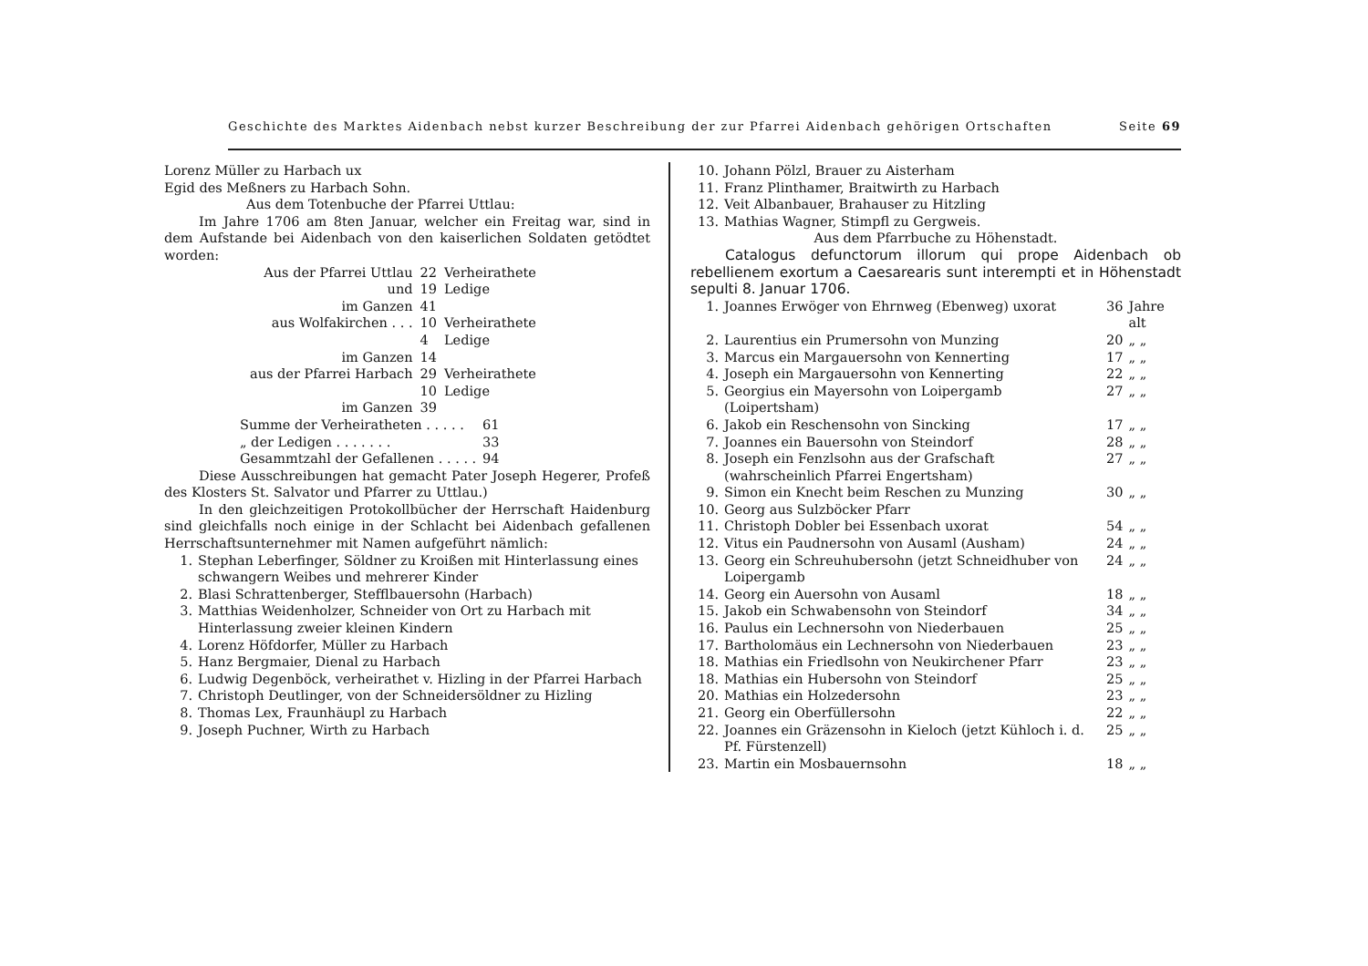Geschichte des Marktes Aidenbach nebst kurzer Beschreibung der zur Pfarrei Aidenbach gehörigen Ortschaften Seite 69
Lorenz Müller zu Harbach ux
Egid des Meßners zu Harbach Sohn.
Aus dem Totenbuche der Pfarrei Uttlau:
Im Jahre 1706 am 8ten Januar, welcher ein Freitag war, sind in dem Aufstande bei Aidenbach von den kaiserlichen Soldaten getödtet worden:
| Aus der Pfarrei Uttlau | 22 | Verheirathete |
| und | 19 | Ledige |
| im Ganzen | 41 | |
| aus Wolfakirchen . . . | 10 | Verheirathete |
| | 4 | Ledige |
| im Ganzen | 14 | |
| aus der Pfarrei Harbach | 29 | Verheirathete |
| | 10 | Ledige |
| im Ganzen | 39 | |
| Summe der Verheiratheten . . . . . | 61 |
| „ der Ledigen . . . . . . . | 33 |
| Gesammtzahl der Gefallenen . . . . . | 94 |
Diese Ausschreibungen hat gemacht Pater Joseph Hegerer, Profeß des Klosters St. Salvator und Pfarrer zu Uttlau.)
In den gleichzeitigen Protokollbücher der Herrschaft Haidenburg sind gleichfalls noch einige in der Schlacht bei Aidenbach gefallenen Herrschaftsunternehmer mit Namen aufgeführt nämlich:
| 1. | Stephan Leberfinger, Söldner zu Kroißen mit Hinterlassung eines schwangern Weibes und mehrerer Kinder |
| 2. | Blasi Schrattenberger, Stefflbauersohn (Harbach) |
| 3. | Matthias Weidenholzer, Schneider von Ort zu Harbach mit Hinterlassung zweier kleinen Kindern |
| 4. | Lorenz Höfdorfer, Müller zu Harbach |
| 5. | Hanz Bergmaier, Dienal zu Harbach |
| 6. | Ludwig Degenböck, verheirathet v. Hizling in der Pfarrei Harbach |
| 7. | Christoph Deutlinger, von der Schneidersöldner zu Hizling |
| 8. | Thomas Lex, Fraunhäupl zu Harbach |
| 9. | Joseph Puchner, Wirth zu Harbach |
| 10. | Johann Pölzl, Brauer zu Aisterham |
| 11. | Franz Plinthamer, Braitwirth zu Harbach |
| 12. | Veit Albanbauer, Brahauser zu Hitzling |
| 13. | Mathias Wagner, Stimpfl zu Gergweis. |
Aus dem Pfarrbuche zu Höhenstadt.
Catalogus defunctorum illorum qui prope Aidenbach ob rebellienem exortum a Caesarearis sunt interempti et in Höhenstadt sepulti 8. Januar 1706.
| 1. | Joannes Erwöger von Ehrnweg (Ebenweg) uxorat | 36 | Jahre alt |
| 2. | Laurentius ein Prumersohn von Munzing | 20 | „ „ |
| 3. | Marcus ein Margauersohn von Kennerting | 17 | „ „ |
| 4. | Joseph ein Margauersohn von Kennerting | 22 | „ „ |
| 5. | Georgius ein Mayersohn von Loipergamb (Loipertsham) | 27 | „ „ |
| 6. | Jakob ein Reschensohn von Sincking | 17 | „ „ |
| 7. | Joannes ein Bauersohn von Steindorf | 28 | „ „ |
| 8. | Joseph ein Fenzlsohn aus der Grafschaft (wahrscheinlich Pfarrei Engertsham) | 27 | „ „ |
| 9. | Simon ein Knecht beim Reschen zu Munzing | 30 | „ „ |
| 10. | Georg aus Sulzböcker Pfarr | | |
| 11. | Christoph Dobler bei Essenbach uxorat | 54 | „ „ |
| 12. | Vitus ein Paudnersohn von Ausaml (Ausham) | 24 | „ „ |
| 13. | Georg ein Schreuhubersohn (jetzt Schneidhuber von Loipergamb | 24 | „ „ |
| 14. | Georg ein Auersohn von Ausaml | 18 | „ „ |
| 15. | Jakob ein Schwabensohn von Steindorf | 34 | „ „ |
| 16. | Paulus ein Lechnersohn von Niederbauen | 25 | „ „ |
| 17. | Bartholomäus ein Lechnersohn von Niederbauen | 23 | „ „ |
| 18. | Mathias ein Friedlsohn von Neukirchener Pfarr | 23 | „ „ |
| 18. | Mathias ein Hubersohn von Steindorf | 25 | „ „ |
| 20. | Mathias ein Holzedersohn | 23 | „ „ |
| 21. | Georg ein Oberfüllersohn | 22 | „ „ |
| 22. | Joannes ein Gräzensohn in Kieloch (jetzt Kühloch i. d. Pf. Fürstenzell) | 25 | „ „ |
| 23. | Martin ein Mosbauernsohn | 18 | „ „ |